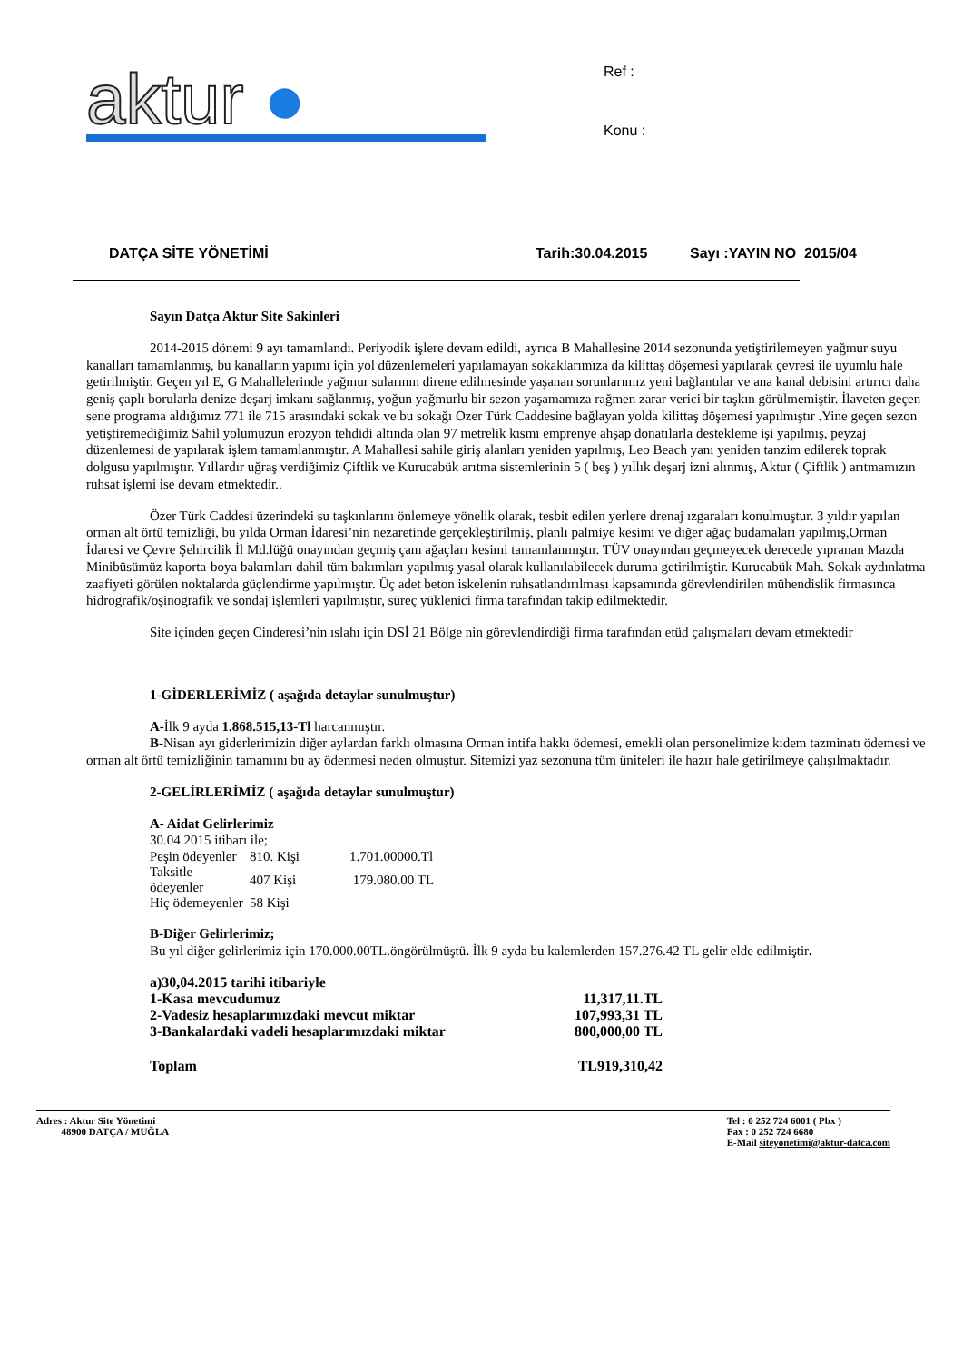aktur ●
Ref :
Konu :
DATÇA SİTE YÖNETİMİ Tarih:30.04.2015 Sayı :YAYIN NO 2015/04
Sayın Datça Aktur Site Sakinleri
2014-2015 dönemi 9 ayı tamamlandı. Periyodik işlere devam edildi, ayrıca B Mahallesine 2014 sezonunda yetiştirilemeyen yağmur suyu kanalları tamamlanmış, bu kanalların yapımı için yol düzenlemeleri yapılamayan sokaklarımıza da kilittaş döşemesi yapılarak çevresi ile uyumlu hale getirilmiştir. Geçen yıl E, G Mahallelerinde yağmur sularının direne edilmesinde yaşanan sorunlarımız yeni bağlantılar ve ana kanal debisini artırıcı daha geniş çaplı borularla denize deşarj imkanı sağlanmış, yoğun yağmurlu bir sezon yaşamamıza rağmen zarar verici bir taşkın görülmemiştir. İlaveten geçen sene programa aldığımız 771 ile 715 arasındaki sokak ve bu sokağı Özer Türk Caddesine bağlayan yolda kilittaş döşemesi yapılmıştır .Yine geçen sezon yetiştiremediğimiz Sahil yolumuzun erozyon tehdidi altında olan 97 metrelik kısmı emprenye ahşap donatılarla destekleme işi yapılmış, peyzaj düzenlemesi de yapılarak işlem tamamlanmıştır. A Mahallesi sahile giriş alanları yeniden yapılmış, Leo Beach yanı yeniden tanzim edilerek toprak dolgusu yapılmıştır. Yıllardır uğraş verdiğimiz Çiftlik ve Kurucabük arıtma sistemlerinin 5 ( beş ) yıllık deşarj izni alınmış, Aktur ( Çiftlik ) arıtmamızın ruhsat işlemi ise devam etmektedir..
Özer Türk Caddesi üzerindeki su taşkınlarını önlemeye yönelik olarak, tesbit edilen yerlere drenaj ızgaraları konulmuştur. 3 yıldır yapılan orman alt örtü temizliği, bu yılda Orman İdaresi’nin nezaretinde gerçekleştirilmiş, planlı palmiye kesimi ve diğer ağaç budamaları yapılmış,Orman İdaresi ve Çevre Şehircilik İl Md.lüğü onayından geçmiş çam ağaçları kesimi tamamlanmıştır. TÜV onayından geçmeyecek derecede yıpranan Mazda Minibüsümüz kaporta-boya bakımları dahil tüm bakımları yapılmış yasal olarak kullanılabilecek duruma getirilmiştir. Kurucabük Mah. Sokak aydınlatma zaafiyeti görülen noktalarda güçlendirme yapılmıştır. Üç adet beton iskelenin ruhsatlandırılması kapsamında görevlendirilen mühendislik firmasınca hidrografik/oşinografik ve sondaj işlemleri yapılmıştır, süreç yüklenici firma tarafından takip edilmektedir.
Site içinden geçen Cinderesi’nin ıslahı için DSİ 21 Bölge nin görevlendirdiği firma tarafından etüd çalışmaları devam etmektedir
1-GİDERLERİMİZ ( aşağıda detaylar sunulmuştur)
A-İlk 9 ayda 1.868.515,13-Tl harcanmıştır.
B-Nisan ayı giderlerimizin diğer aylardan farklı olmasına Orman intifa hakkı ödemesi, emekli olan personelimize kıdem tazminatı ödemesi ve orman alt örtü temizliğinin tamamını bu ay ödenmesi neden olmuştur. Sitemizi yaz sezonuna tüm üniteleri ile hazır hale getirilmeye çalışılmaktadır.
2-GELİRLERİMİZ ( aşağıda detaylar sunulmuştur)
A- Aidat Gelirlerimiz
30.04.2015 itibarı ile;
| Peşin ödeyenler | 810. Kişi | 1.701.00000.Tl |
| Taksitle ödeyenler | 407 Kişi | 179.080.00 TL |
| Hiç ödemeyenler | 58 Kişi | |
B-Diğer Gelirlerimiz;
Bu yıl diğer gelirlerimiz için 170.000.00TL.öngörülmüştü. İlk 9 ayda bu kalemlerden 157.276.42 TL gelir elde edilmiştir.
| a)30,04.2015 tarihi itibariyle | |
| 1-Kasa mevcudumuz | 11,317,11.TL |
| 2-Vadesiz hesaplarımızdaki mevcut miktar | 107,993,31 TL |
| 3-Bankalardaki vadeli hesaplarımızdaki miktar | 800,000,00 TL |
| Toplam | TL919,310,42 |
Adres : Aktur Site Yönetimi
48900 DATÇA / MUĞLA
Tel : 0 252 724 6001 ( Pbx )
Fax : 0 252 724 6680
E-Mail siteyonetimi@aktur-datca.com